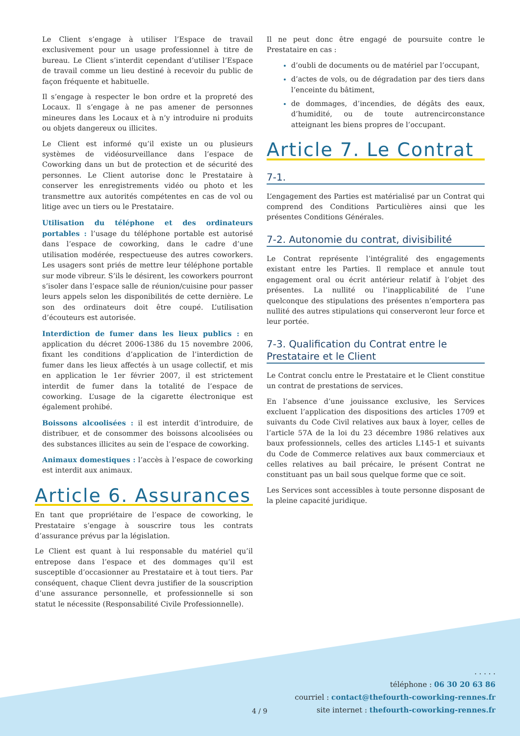Le Client s’engage à utiliser l’Espace de travail exclusivement pour un usage professionnel à titre de bureau. Le Client s’interdit cependant d’utiliser l’Espace de travail comme un lieu destiné à recevoir du public de façon fréquente et habituelle.
Il s’engage à respecter le bon ordre et la propreté des Locaux. Il s’engage à ne pas amener de personnes mineures dans les Locaux et à n’y introduire ni produits ou objets dangereux ou illicites.
Le Client est informé qu’il existe un ou plusieurs systèmes de vidéosurveillance dans l’espace de Coworking dans un but de protection et de sécurité des personnes. Le Client autorise donc le Prestataire à conserver les enregistrements vidéo ou photo et les transmettre aux autorités compétentes en cas de vol ou litige avec un tiers ou le Prestataire.
Utilisation du téléphone et des ordinateurs portables : l’usage du téléphone portable est autorisé dans l’espace de coworking, dans le cadre d’une utilisation modérée, respectueuse des autres coworkers. Les usagers sont priés de mettre leur téléphone portable sur mode vibreur. S’ils le désirent, les coworkers pourront s’isoler dans l’espace salle de réunion/cuisine pour passer leurs appels selon les disponibilités de cette dernière. Le son des ordinateurs doit être coupé. L’utilisation d’écouteurs est autorisée.
Interdiction de fumer dans les lieux publics : en application du décret 2006-1386 du 15 novembre 2006, fixant les conditions d’application de l’interdiction de fumer dans les lieux affectés à un usage collectif, et mis en application le 1er février 2007, il est strictement interdit de fumer dans la totalité de l’espace de coworking. L’usage de la cigarette électronique est également prohibé.
Boissons alcoolisées : il est interdit d’introduire, de distribuer, et de consommer des boissons alcoolisées ou des substances illicites au sein de l’espace de coworking.
Animaux domestiques : l’accès à l’espace de coworking est interdit aux animaux.
Article 6. Assurances
En tant que propriétaire de l’espace de coworking, le Prestataire s’engage à souscrire tous les contrats d’assurance prévus par la législation.
Le Client est quant à lui responsable du matériel qu’il entrepose dans l’espace et des dommages qu’il est susceptible d’occasionner au Prestataire et à tout tiers. Par conséquent, chaque Client devra justifier de la souscription d’une assurance personnelle, et professionnelle si son statut le nécessite (Responsabilité Civile Professionnelle).
Il ne peut donc être engagé de poursuite contre le Prestataire en cas :
d’oubli de documents ou de matériel par l’occupant,
d’actes de vols, ou de dégradation par des tiers dans l’enceinte du bâtiment,
de dommages, d’incendies, de dégâts des eaux, d’humidité, ou de toute autrencirconstance atteignant les biens propres de l’occupant.
Article 7. Le Contrat
7-1.
L’engagement des Parties est matérialisé par un Contrat qui comprend des Conditions Particulières ainsi que les présentes Conditions Générales.
7-2. Autonomie du contrat, divisibilité
Le Contrat représente l’intégralité des engagements existant entre les Parties. Il remplace et annule tout engagement oral ou écrit antérieur relatif à l’objet des présentes. La nullité ou l’inapplicabilité de l’une quelconque des stipulations des présentes n’emportera pas nullité des autres stipulations qui conserveront leur force et leur portée.
7-3. Qualification du Contrat entre le Prestataire et le Client
Le Contrat conclu entre le Prestataire et le Client constitue un contrat de prestations de services.
En l’absence d’une jouissance exclusive, les Services excluent l’application des dispositions des articles 1709 et suivants du Code Civil relatives aux baux à loyer, celles de l’article 57A de la loi du 23 décembre 1986 relatives aux baux professionnels, celles des articles L145-1 et suivants du Code de Commerce relatives aux baux commerciaux et celles relatives au bail précaire, le présent Contrat ne constituant pas un bail sous quelque forme que ce soit.
Les Services sont accessibles à toute personne disposant de la pleine capacité juridique.
4 / 9
. . . . .
téléphone : 06 30 20 63 86
courriel : contact@thefourth-coworking-rennes.fr
site internet : thefourth-coworking-rennes.fr